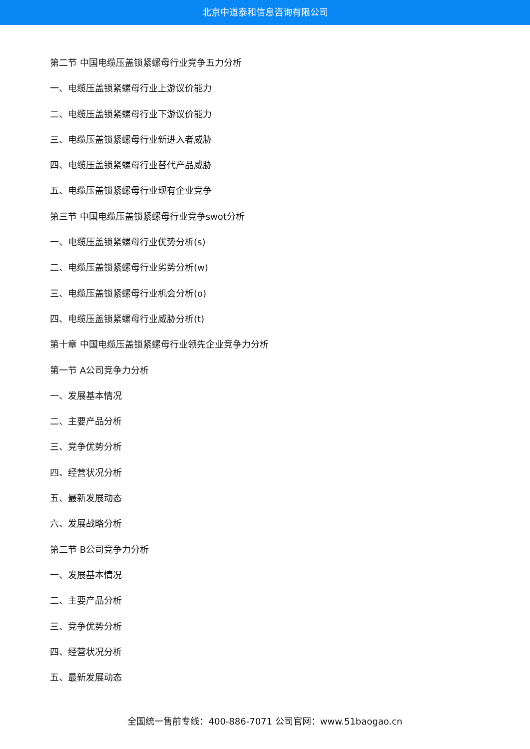北京中道泰和信息咨询有限公司
第二节 中国电缆压盖锁紧螺母行业竞争五力分析
一、电缆压盖锁紧螺母行业上游议价能力
二、电缆压盖锁紧螺母行业下游议价能力
三、电缆压盖锁紧螺母行业新进入者威胁
四、电缆压盖锁紧螺母行业替代产品威胁
五、电缆压盖锁紧螺母行业现有企业竞争
第三节 中国电缆压盖锁紧螺母行业竞争swot分析
一、电缆压盖锁紧螺母行业优势分析(s)
二、电缆压盖锁紧螺母行业劣势分析(w)
三、电缆压盖锁紧螺母行业机会分析(o)
四、电缆压盖锁紧螺母行业威胁分析(t)
第十章 中国电缆压盖锁紧螺母行业领先企业竞争力分析
第一节 A公司竞争力分析
一、发展基本情况
二、主要产品分析
三、竞争优势分析
四、经营状况分析
五、最新发展动态
六、发展战略分析
第二节 B公司竞争力分析
一、发展基本情况
二、主要产品分析
三、竞争优势分析
四、经营状况分析
五、最新发展动态
全国统一售前专线：400-886-7071 公司官网：www.51baogao.cn